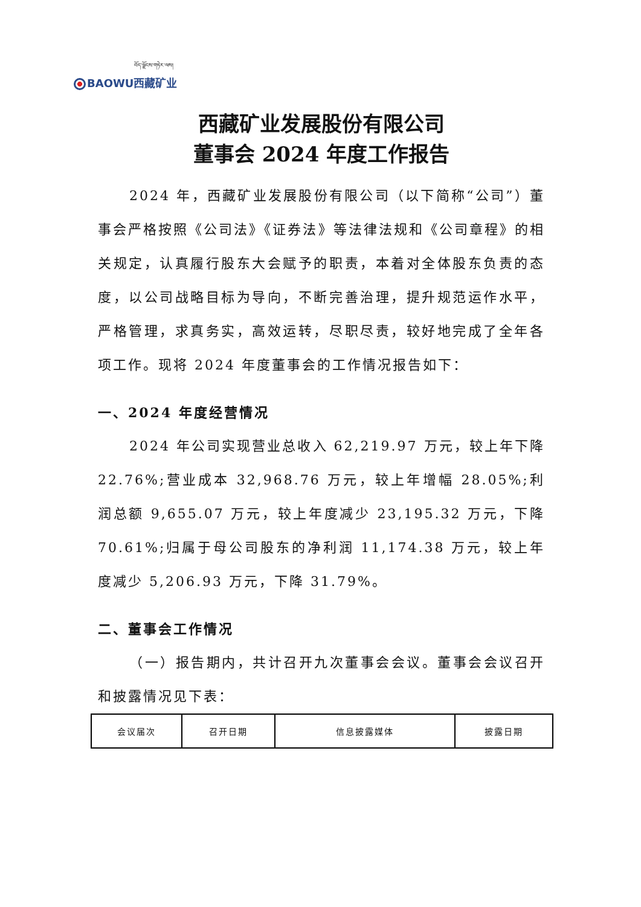བོད་ལྗོངས་གཏེར་ལས།
BAOWU西藏矿业
西藏矿业发展股份有限公司
董事会 2024 年度工作报告
2024 年，西藏矿业发展股份有限公司（以下简称“公司”）董事会严格按照《公司法》《证券法》等法律法规和《公司章程》的相关规定，认真履行股东大会赋予的职责，本着对全体股东负责的态度，以公司战略目标为导向，不断完善治理，提升规范运作水平，严格管理，求真务实，高效运转，尽职尽责，较好地完成了全年各项工作。现将 2024 年度董事会的工作情况报告如下：
一、2024 年度经营情况
2024 年公司实现营业总收入 62,219.97 万元，较上年下降 22.76%;营业成本 32,968.76 万元，较上年增幅 28.05%;利润总额 9,655.07 万元，较上年度减少 23,195.32 万元，下降 70.61%;归属于母公司股东的净利润 11,174.38 万元，较上年度减少 5,206.93 万元，下降 31.79%。
二、董事会工作情况
（一）报告期内，共计召开九次董事会会议。董事会会议召开和披露情况见下表：
| 会议届次 | 召开日期 | 信息披露媒体 | 披露日期 |
| --- | --- | --- | --- |